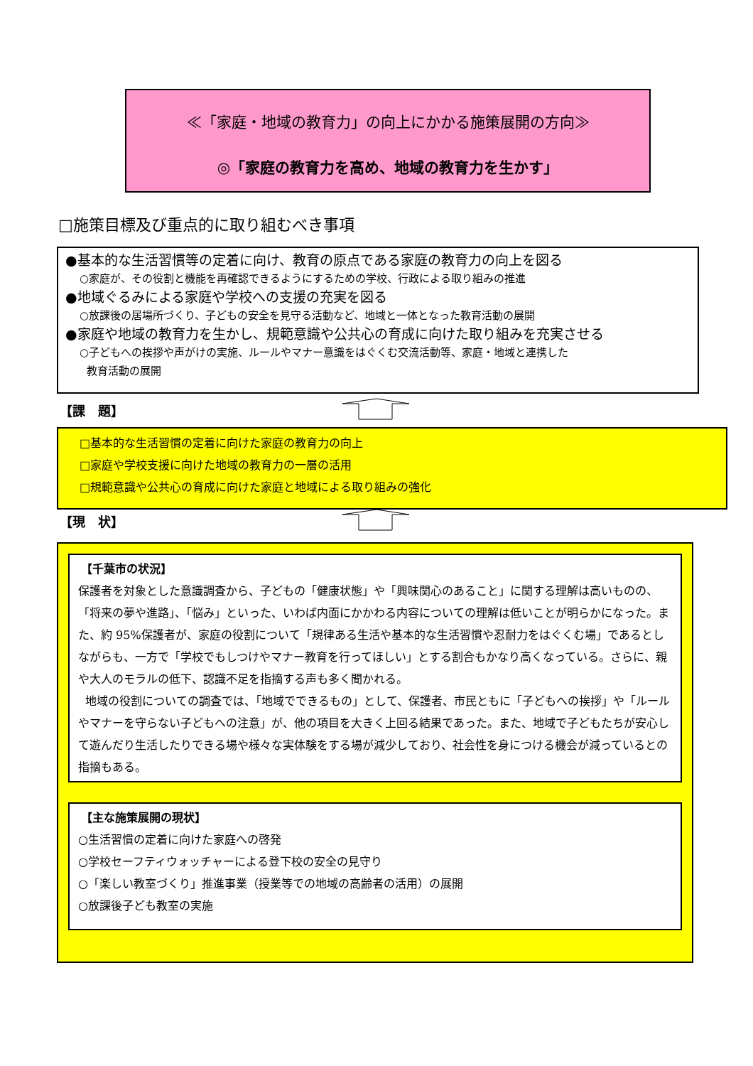≪「家庭・地域の教育力」の向上にかかる施策展開の方向≫
◎「家庭の教育力を高め、地域の教育力を生かす」
□施策目標及び重点的に取り組むべき事項
●基本的な生活習慣等の定着に向け、教育の原点である家庭の教育力の向上を図る
○家庭が、その役割と機能を再確認できるようにするための学校、行政による取り組みの推進
●地域ぐるみによる家庭や学校への支援の充実を図る
○放課後の居場所づくり、子どもの安全を見守る活動など、地域と一体となった教育活動の展開
●家庭や地域の教育力を生かし、規範意識や公共心の育成に向けた取り組みを充実させる
○子どもへの挨拶や声がけの実施、ルールやマナー意識をはぐくむ交流活動等、家庭・地域と連携した
教育活動の展開
【課　題】
□基本的な生活習慣の定着に向けた家庭の教育力の向上
□家庭や学校支援に向けた地域の教育力の一層の活用
□規範意識や公共心の育成に向けた家庭と地域による取り組みの強化
【現　状】
【千葉市の状況】
保護者を対象とした意識調査から、子どもの「健康状態」や「興味関心のあること」に関する理解は高いものの、「将来の夢や進路」、「悩み」といった、いわば内面にかかわる内容についての理解は低いことが明らかになった。また、約 95%保護者が、家庭の役割について「規律ある生活や基本的な生活習慣や忍耐力をはぐくむ場」であるとしながらも、一方で「学校でもしつけやマナー教育を行ってほしい」とする割合もかなり高くなっている。さらに、親や大人のモラルの低下、認識不足を指摘する声も多く聞かれる。
地域の役割についての調査では、「地域でできるもの」として、保護者、市民ともに「子どもへの挨拶」や「ルールやマナーを守らない子どもへの注意」が、他の項目を大きく上回る結果であった。また、地域で子どもたちが安心して遊んだり生活したりできる場や様々な実体験をする場が減少しており、社会性を身につける機会が減っているとの指摘もある。
【主な施策展開の現状】
○生活習慣の定着に向けた家庭への啓発
○学校セーフティウォッチャーによる登下校の安全の見守り
○「楽しい教室づくり」推進事業（授業等での地域の高齢者の活用）の展開
○放課後子ども教室の実施